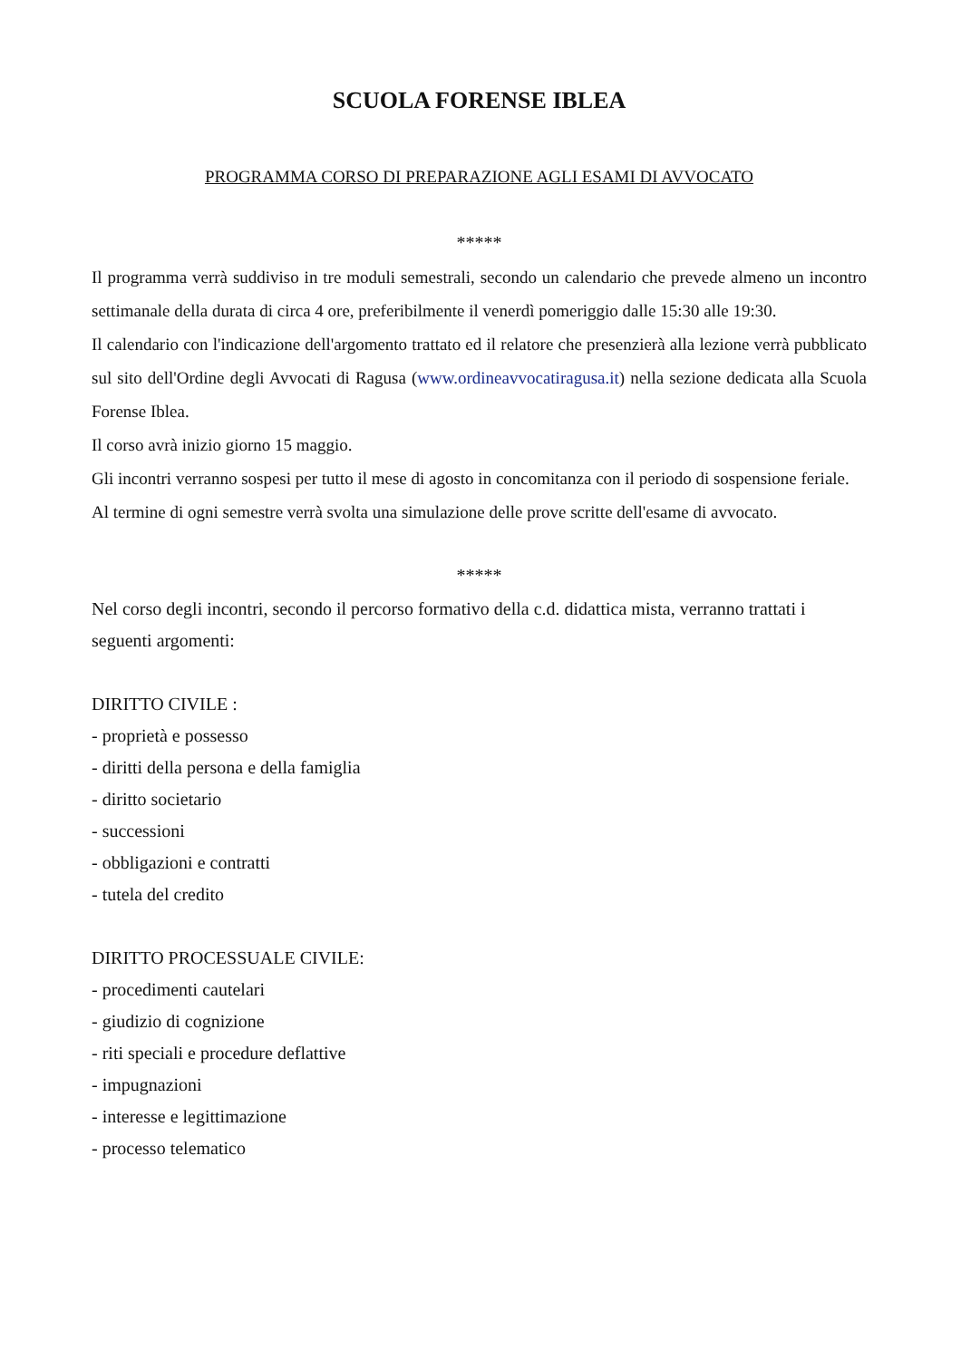SCUOLA FORENSE IBLEA
PROGRAMMA CORSO DI PREPARAZIONE AGLI ESAMI DI AVVOCATO
*****
Il programma verrà suddiviso in tre moduli semestrali, secondo un calendario che prevede almeno un incontro settimanale della durata di circa 4 ore, preferibilmente il venerdì pomeriggio dalle 15:30 alle 19:30.
Il calendario con l'indicazione dell'argomento trattato ed il relatore che presenzierà alla lezione verrà pubblicato sul sito dell'Ordine degli Avvocati di Ragusa (www.ordineavvocatiragusa.it) nella sezione dedicata alla Scuola Forense Iblea.
Il corso avrà inizio giorno 15 maggio.
Gli incontri verranno sospesi per tutto il mese di agosto in concomitanza con il periodo di sospensione feriale.
Al termine di ogni semestre verrà svolta una simulazione delle prove scritte dell'esame di avvocato.
*****
Nel corso degli incontri, secondo il percorso formativo della c.d. didattica mista, verranno trattati i seguenti argomenti:
DIRITTO CIVILE :
- proprietà e possesso
- diritti della persona e della famiglia
- diritto societario
- successioni
- obbligazioni e contratti
- tutela del credito
DIRITTO PROCESSUALE CIVILE:
- procedimenti cautelari
- giudizio di cognizione
- riti speciali e procedure deflattive
- impugnazioni
- interesse e legittimazione
- processo telematico